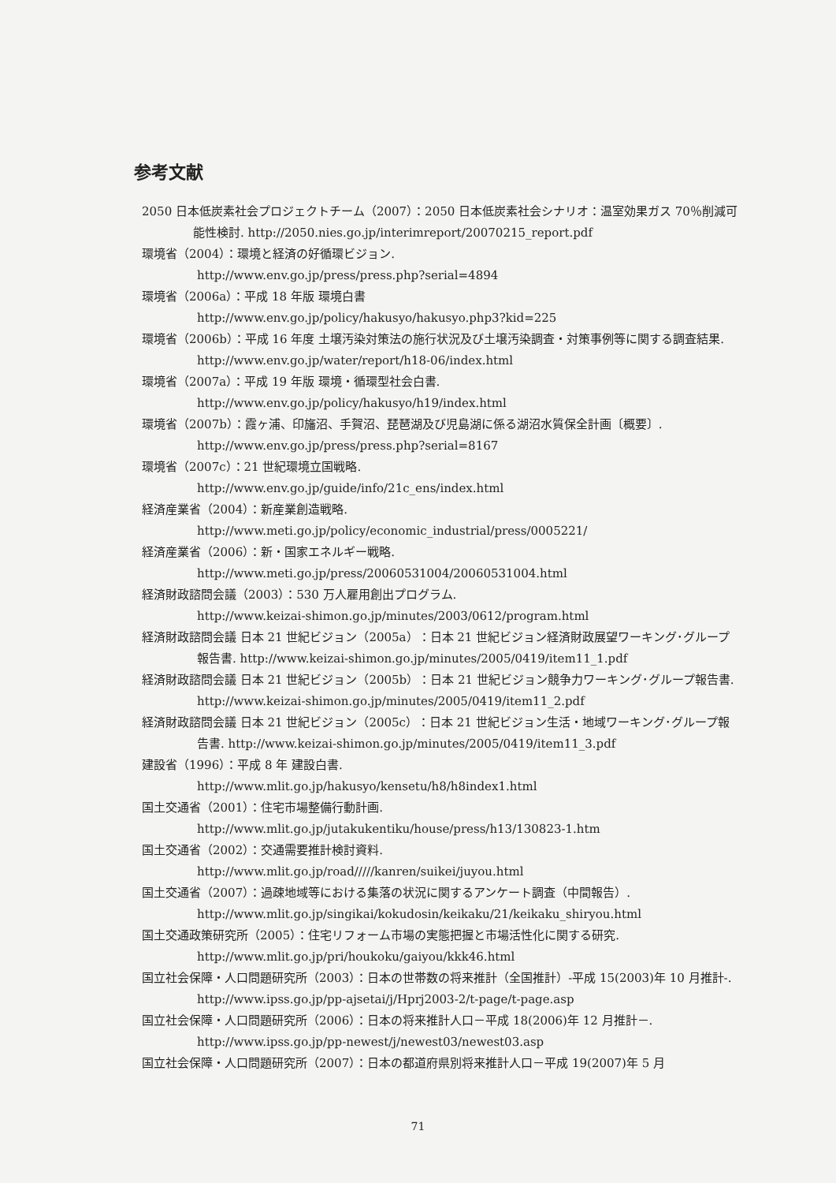参考文献
2050 日本低炭素社会プロジェクトチーム（2007）：2050 日本低炭素社会シナリオ：温室効果ガス 70％削減可能性検討. http://2050.nies.go.jp/interimreport/20070215_report.pdf
環境省（2004）：環境と経済の好循環ビジョン.
http://www.env.go.jp/press/press.php?serial=4894
環境省（2006a）：平成 18 年版 環境白書
http://www.env.go.jp/policy/hakusyo/hakusyo.php3?kid=225
環境省（2006b）：平成 16 年度 土壌汚染対策法の施行状況及び土壌汚染調査・対策事例等に関する調査結果. http://www.env.go.jp/water/report/h18-06/index.html
環境省（2007a）：平成 19 年版 環境・循環型社会白書.
http://www.env.go.jp/policy/hakusyo/h19/index.html
環境省（2007b）：霞ヶ浦、印旛沼、手賀沼、琵琶湖及び児島湖に係る湖沼水質保全計画〔概要〕.
http://www.env.go.jp/press/press.php?serial=8167
環境省（2007c）：21 世紀環境立国戦略.
http://www.env.go.jp/guide/info/21c_ens/index.html
経済産業省（2004）：新産業創造戦略.
http://www.meti.go.jp/policy/economic_industrial/press/0005221/
経済産業省（2006）：新・国家エネルギー戦略.
http://www.meti.go.jp/press/20060531004/20060531004.html
経済財政諮問会議（2003）：530 万人雇用創出プログラム.
http://www.keizai-shimon.go.jp/minutes/2003/0612/program.html
経済財政諮問会議 日本 21 世紀ビジョン（2005a）：日本 21 世紀ビジョン経済財政展望ワーキング･グループ報告書. http://www.keizai-shimon.go.jp/minutes/2005/0419/item11_1.pdf
経済財政諮問会議 日本 21 世紀ビジョン（2005b）：日本 21 世紀ビジョン競争力ワーキング･グループ報告書. http://www.keizai-shimon.go.jp/minutes/2005/0419/item11_2.pdf
経済財政諮問会議 日本 21 世紀ビジョン（2005c）：日本 21 世紀ビジョン生活・地域ワーキング･グループ報告書. http://www.keizai-shimon.go.jp/minutes/2005/0419/item11_3.pdf
建設省（1996）：平成 8 年 建設白書.
http://www.mlit.go.jp/hakusyo/kensetu/h8/h8index1.html
国土交通省（2001）：住宅市場整備行動計画.
http://www.mlit.go.jp/jutakukentiku/house/press/h13/130823-1.htm
国土交通省（2002）：交通需要推計検討資料.
http://www.mlit.go.jp/road/////kanren/suikei/juyou.html
国土交通省（2007）：過疎地域等における集落の状況に関するアンケート調査（中間報告）.
http://www.mlit.go.jp/singikai/kokudosin/keikaku/21/keikaku_shiryou.html
国土交通政策研究所（2005）：住宅リフォーム市場の実態把握と市場活性化に関する研究.
http://www.mlit.go.jp/pri/houkoku/gaiyou/kkk46.html
国立社会保障・人口問題研究所（2003）：日本の世帯数の将来推計（全国推計）-平成 15(2003)年 10 月推計-. http://www.ipss.go.jp/pp-ajsetai/j/Hprj2003-2/t-page/t-page.asp
国立社会保障・人口問題研究所（2006）：日本の将来推計人口－平成 18(2006)年 12 月推計－.
http://www.ipss.go.jp/pp-newest/j/newest03/newest03.asp
国立社会保障・人口問題研究所（2007）：日本の都道府県別将来推計人口－平成 19(2007)年 5 月
71